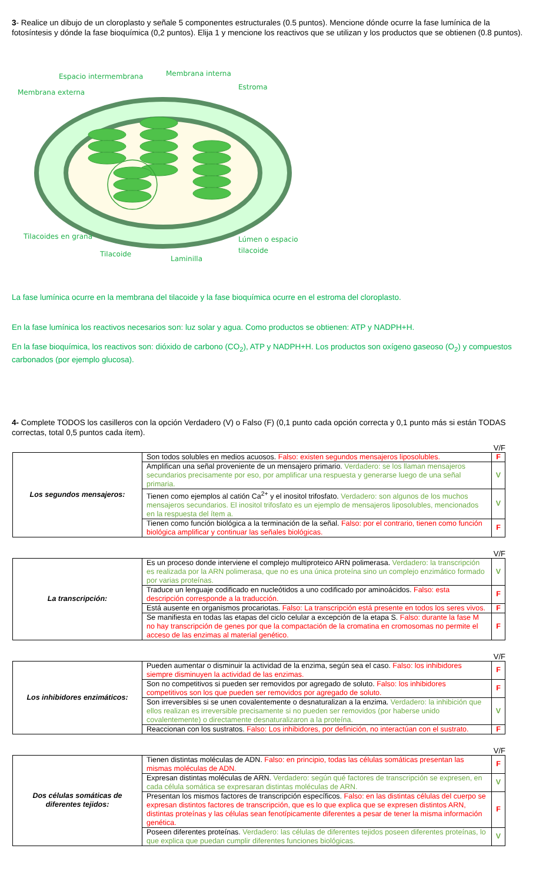3- Realice un dibujo de un cloroplasto y señale 5 componentes estructurales (0.5 puntos). Mencione dónde ocurre la fase lumínica de la fotosíntesis y dónde la fase bioquímica (0,2 puntos). Elija 1 y mencione los reactivos que se utilizan y los productos que se obtienen (0.8 puntos).
Espacio intermembrana
Membrana interna
Membrana externa
Estroma
Tilacoides en grana
Lúmen o espacio
tilacoide
Tilacoide
Laminilla
La fase lumínica ocurre en la membrana del tilacoide y la fase bioquímica ocurre en el estroma del cloroplasto.
En la fase lumínica los reactivos necesarios son: luz solar y agua. Como productos se obtienen: ATP y NADPH+H.
En la fase bioquímica, los reactivos son: dióxido de carbono (CO<sub>2</sub>), ATP y NADPH+H. Los productos son oxígeno gaseoso (O<sub>2</sub>) y compuestos carbonados (por ejemplo glucosa).
4- Complete TODOS los casilleros con la opción Verdadero (V) o Falso (F) (0,1 punto cada opción correcta y 0,1 punto más si están TODAS correctas, total 0,5 puntos cada ítem).
V/F
| Los segundos mensajeros: | Son todos solubles en medios acuosos. Falso: existen segundos mensajeros liposolubles. | F |
| | Amplifican una señal proveniente de un mensajero primario. Verdadero: se los llaman mensajeros secundarios precisamente por eso, por amplificar una respuesta y generarse luego de una señal primaria. | V |
| | Tienen como ejemplos al catión Ca<sup>2+</sup> y el inositol trifosfato. Verdadero: son algunos de los muchos mensajeros secundarios. El inositol trifosfato es un ejemplo de mensajeros liposolubles, mencionados en la respuesta del ítem a. | V |
| | Tienen como función biológica a la terminación de la señal. Falso: por el contrario, tienen como función biológica amplificar y continuar las señales biológicas. | F |
V/F
| La transcripción: | Es un proceso donde interviene el complejo multiproteico ARN polimerasa. Verdadero: la transcripción es realizada por la ARN polimerasa, que no es una única proteína sino un complejo enzimático formado por varias proteínas. | V |
| | Traduce un lenguaje codificado en nucleótidos a uno codificado por aminoácidos. Falso: esta descripción corresponde a la traducción. | F |
| | Está ausente en organismos procariotas. Falso: La transcripción está presente en todos los seres vivos. | F |
| | Se manifiesta en todas las etapas del ciclo celular a excepción de la etapa S. Falso: durante la fase M no hay transcripción de genes por que la compactación de la cromatina en cromosomas no permite el acceso de las enzimas al material genético. | F |
V/F
| Los inhibidores enzimáticos: | Pueden aumentar o disminuir la actividad de la enzima, según sea el caso. Falso: los inhibidores siempre disminuyen la actividad de las enzimas. | F |
| | Son no competitivos si pueden ser removidos por agregado de soluto. Falso: los inhibidores competitivos son los que pueden ser removidos por agregado de soluto. | F |
| | Son irreversibles si se unen covalentemente o desnaturalizan a la enzima. Verdadero: la inhibición que ellos realizan es irreversible precisamente si no pueden ser removidos (por haberse unido covalentemente) o directamente desnaturalizaron a la proteína. | V |
| | Reaccionan con los sustratos. Falso: Los inhibidores, por definición, no interactúan con el sustrato. | F |
V/F
| Dos células somáticas de diferentes tejidos: | Tienen distintas moléculas de ADN. Falso: en principio, todas las células somáticas presentan las mismas moléculas de ADN. | F |
| | Expresan distintas moléculas de ARN. Verdadero: según qué factores de transcripción se expresen, en cada célula somática se expresaran distintas moléculas de ARN. | V |
| | Presentan los mismos factores de transcripción específicos. Falso: en las distintas células del cuerpo se expresan distintos factores de transcripción, que es lo que explica que se expresen distintos ARN, distintas proteínas y las células sean fenotípicamente diferentes a pesar de tener la misma información genética. | F |
| | Poseen diferentes proteínas. Verdadero: las células de diferentes tejidos poseen diferentes proteínas, lo que explica que puedan cumplir diferentes funciones biológicas. | V |